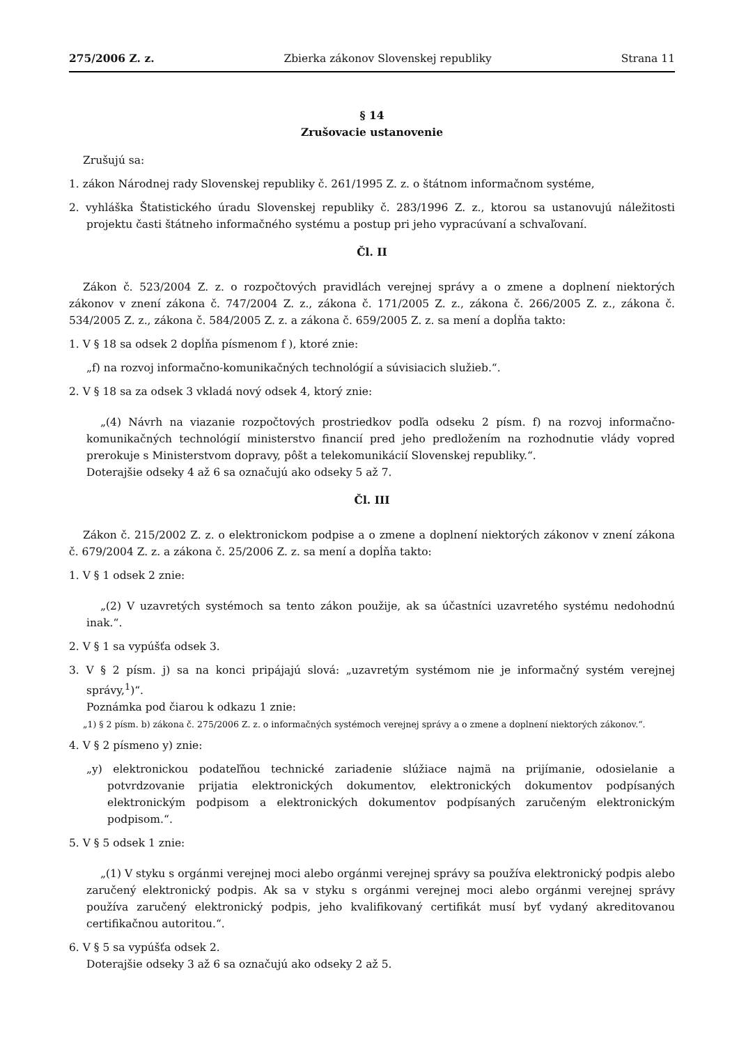275/2006 Z. z. Zbierka zákonov Slovenskej republiky Strana 11
§ 14
Zrušovacie ustanovenie
Zrušujú sa:
1. zákon Národnej rady Slovenskej republiky č. 261/1995 Z. z. o štátnom informačnom systéme,
2. vyhláška Štatistického úradu Slovenskej republiky č. 283/1996 Z. z., ktorou sa ustanovujú náležitosti projektu časti štátneho informačného systému a postup pri jeho vypracúvaní a schvaľovaní.
Čl. II
Zákon č. 523/2004 Z. z. o rozpočtových pravidlách verejnej správy a o zmene a doplnení niektorých zákonov v znení zákona č. 747/2004 Z. z., zákona č. 171/2005 Z. z., zákona č. 266/2005 Z. z., zákona č. 534/2005 Z. z., zákona č. 584/2005 Z. z. a zákona č. 659/2005 Z. z. sa mení a dopĺňa takto:
1. V § 18 sa odsek 2 dopĺňa písmenom f ), ktoré znie:
„f) na rozvoj informačno-komunikačných technológií a súvisiacich služieb.“.
2. V § 18 sa za odsek 3 vkladá nový odsek 4, ktorý znie:
„(4) Návrh na viazanie rozpočtových prostriedkov podľa odseku 2 písm. f) na rozvoj informačno-komunikačných technológií ministerstvo financií pred jeho predložením na rozhodnutie vlády vopred prerokuje s Ministerstvom dopravy, pôšt a telekomunikácií Slovenskej republiky.“.
Doterajšie odseky 4 až 6 sa označujú ako odseky 5 až 7.
Čl. III
Zákon č. 215/2002 Z. z. o elektronickom podpise a o zmene a doplnení niektorých zákonov v znení zákona č. 679/2004 Z. z. a zákona č. 25/2006 Z. z. sa mení a dopĺňa takto:
1. V § 1 odsek 2 znie:
„(2) V uzavretých systémoch sa tento zákon použije, ak sa účastníci uzavretého systému nedohodnú inak.“.
2. V § 1 sa vypúšťa odsek 3.
3. V § 2 písm. j) sa na konci pripájajú slová: „uzavretým systémom nie je informačný systém verejnej správy,<sup>1</sup>)“.
Poznámka pod čiarou k odkazu 1 znie:
„1) § 2 písm. b) zákona č. 275/2006 Z. z. o informačných systémoch verejnej správy a o zmene a doplnení niektorých zákonov.“.
4. V § 2 písmeno y) znie:
„y) elektronickou podateľňou technické zariadenie slúžiace najmä na prijímanie, odosielanie a potvrdzovanie prijatia elektronických dokumentov, elektronických dokumentov podpísaných elektronickým podpisom a elektronických dokumentov podpísaných zaručeným elektronickým podpisom.“.
5. V § 5 odsek 1 znie:
„(1) V styku s orgánmi verejnej moci alebo orgánmi verejnej správy sa používa elektronický podpis alebo zaručený elektronický podpis. Ak sa v styku s orgánmi verejnej moci alebo orgánmi verejnej správy používa zaručený elektronický podpis, jeho kvalifikovaný certifikát musí byť vydaný akreditovanou certifikačnou autoritou.“.
6. V § 5 sa vypúšťa odsek 2.
Doterajšie odseky 3 až 6 sa označujú ako odseky 2 až 5.